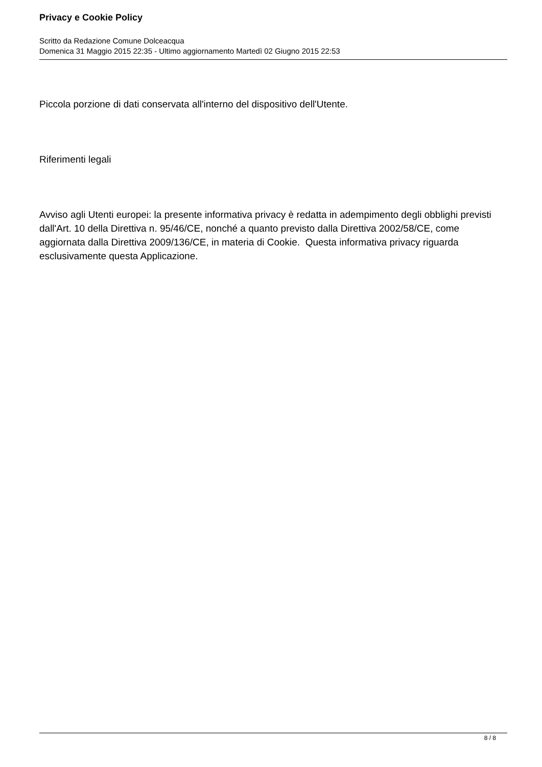Privacy e Cookie Policy
Scritto da Redazione Comune Dolceacqua
Domenica 31 Maggio 2015 22:35 - Ultimo aggiornamento Martedì 02 Giugno 2015 22:53
Piccola porzione di dati conservata all'interno del dispositivo dell'Utente.
Riferimenti legali
Avviso agli Utenti europei: la presente informativa privacy è redatta in adempimento degli obblighi previsti dall'Art. 10 della Direttiva n. 95/46/CE, nonché a quanto previsto dalla Direttiva 2002/58/CE, come aggiornata dalla Direttiva 2009/136/CE, in materia di Cookie. Questa informativa privacy riguarda esclusivamente questa Applicazione.
8 / 8